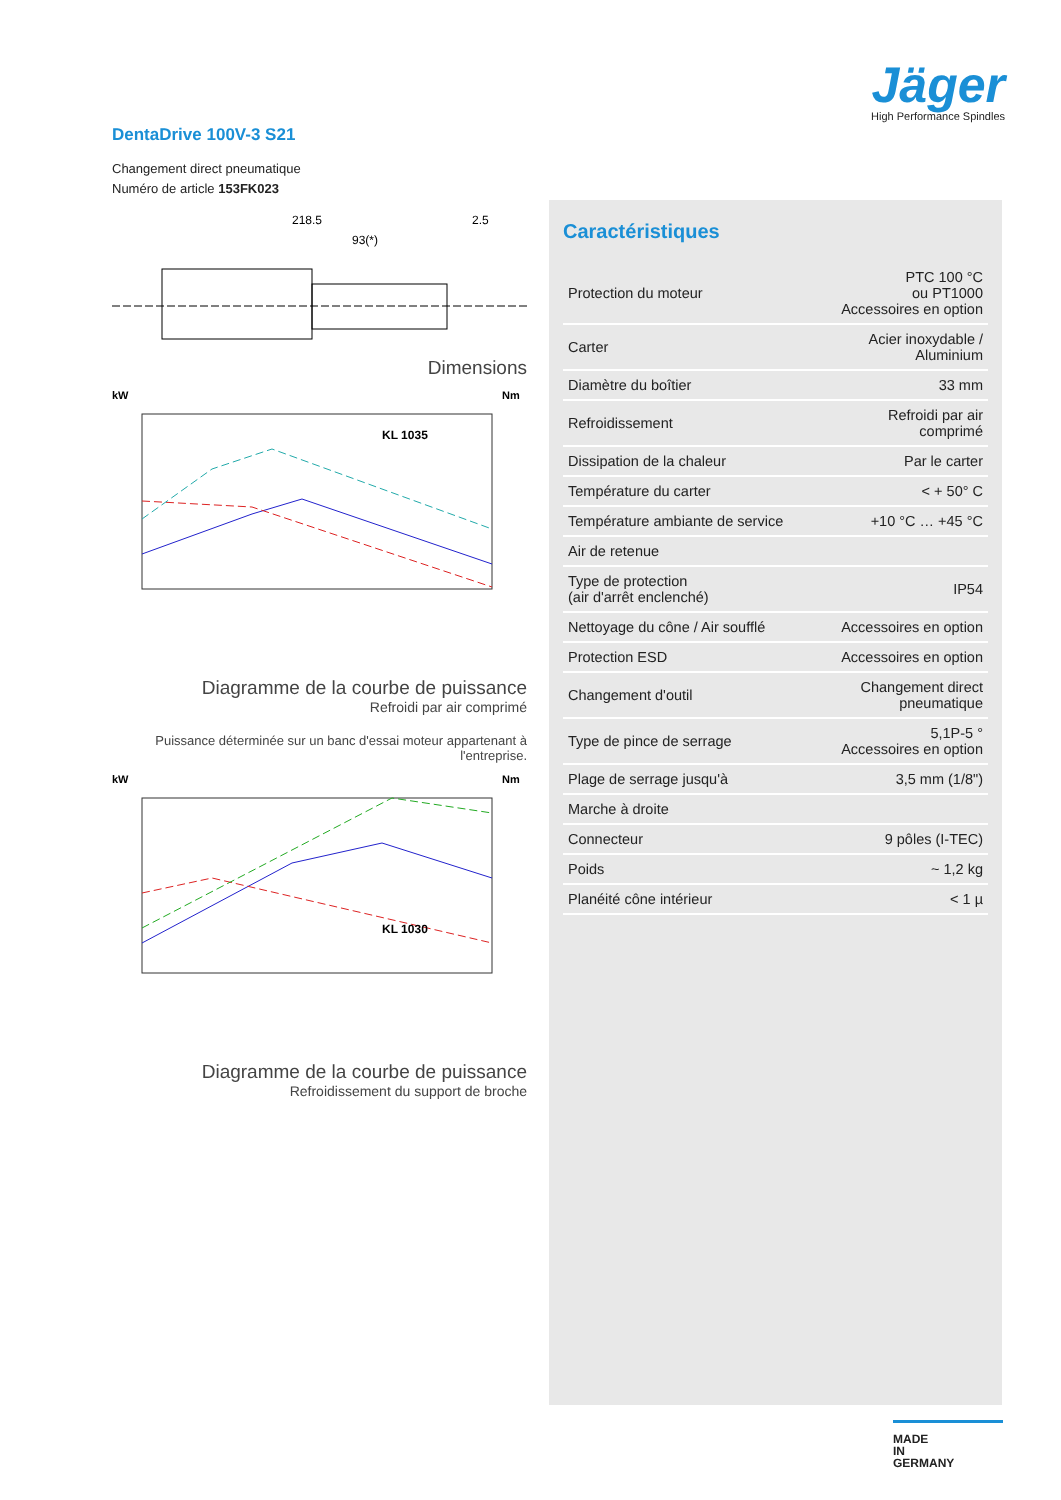Jäger
High Performance Spindles
DentaDrive 100V-3 S21
Changement direct pneumatique
Numéro de article 153FK023
218.5
93(*)
2.5
Dimensions
kW
Nm
KL 1035
Diagramme de la courbe de puissance
Refroidi par air comprimé
Puissance déterminée sur un banc d'essai moteur appartenant à l'entreprise.
kW
Nm
KL 1030
Diagramme de la courbe de puissance
Refroidissement du support de broche
Caractéristiques
| Protection du moteur | PTC 100 °C ou PT1000 Accessoires en option |
| Carter | Acier inoxydable / Aluminium |
| Diamètre du boîtier | 33 mm |
| Refroidissement | Refroidi par air comprimé |
| Dissipation de la chaleur | Par le carter |
| Température du carter | < + 50° C |
| Température ambiante de service | +10 °C … +45 °C |
| Air de retenue | |
| Type de protection (air d'arrêt enclenché) | IP54 |
| Nettoyage du cône / Air soufflé | Accessoires en option |
| Protection ESD | Accessoires en option |
| Changement d'outil | Changement direct pneumatique |
| Type de pince de serrage | 5,1P-5 ° Accessoires en option |
| Plage de serrage jusqu'à | 3,5 mm (1/8") |
| Marche à droite | |
| Connecteur | 9 pôles (I-TEC) |
| Poids | ~ 1,2 kg |
| Planéité cône intérieur | < 1 µ |
MADE
IN
GERMANY